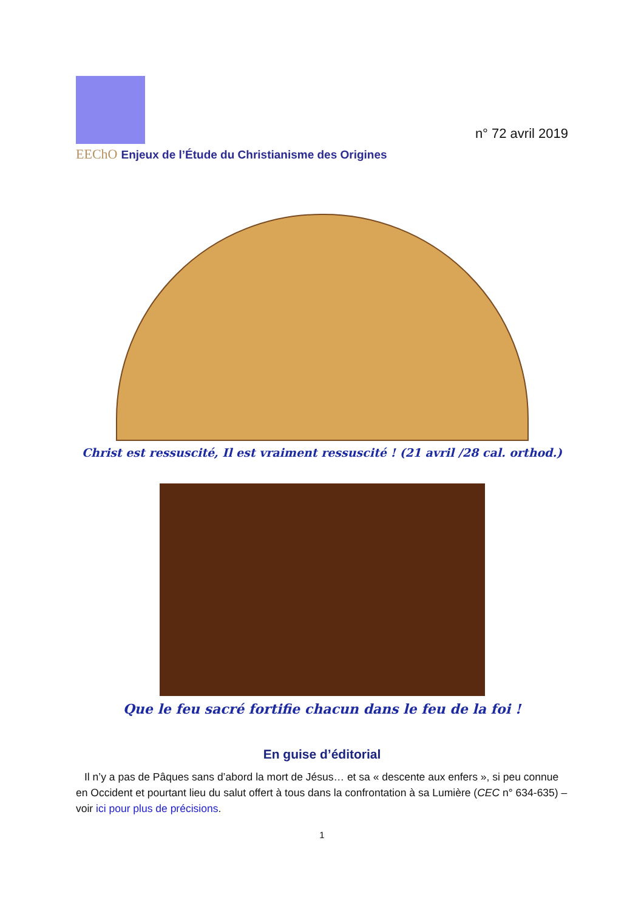EEChO Enjeux de l’Étude du Christianisme des Origines
n° 72 avril 2019
Christ est ressuscité, Il est vraiment ressuscité ! (21 avril /28 cal. orthod.)
Que le feu sacré fortifie chacun dans le feu de la foi !
En guise d’éditorial
Il n’y a pas de Pâques sans d’abord la mort de Jésus… et sa « descente aux enfers », si peu connue en Occident et pourtant lieu du salut offert à tous dans la confrontation à sa Lumière (CEC n° 634-635) – voir ici pour plus de précisions.
1